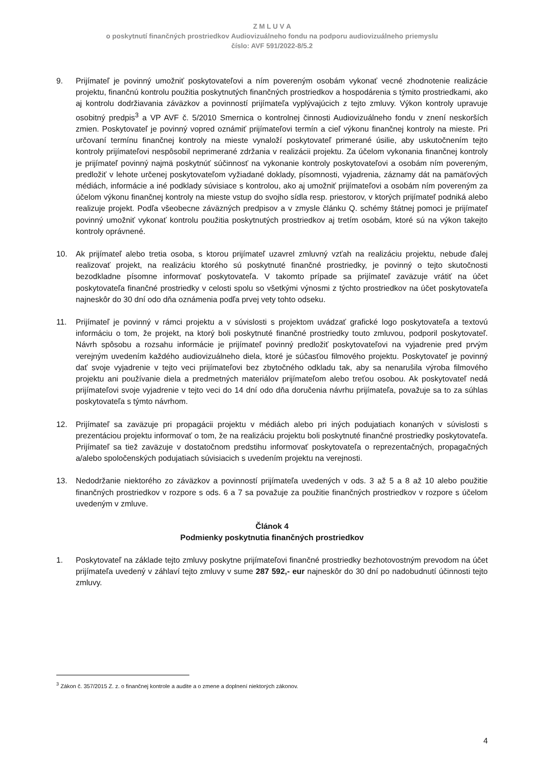Z M L U V A
o poskytnutí finančných prostriedkov Audiovizuálneho fondu na podporu audiovizuálneho priemyslu
číslo: AVF 591/2022-8/5.2
9. Prijímateľ je povinný umožniť poskytovateľovi a ním povereným osobám vykonať vecné zhodnotenie realizácie projektu, finančnú kontrolu použitia poskytnutých finančných prostriedkov a hospodárenia s týmito prostriedkami, ako aj kontrolu dodržiavania záväzkov a povinností prijímateľa vyplývajúcich z tejto zmluvy. Výkon kontroly upravuje osobitný predpis<sup>3</sup> a VP AVF č. 5/2010 Smernica o kontrolnej činnosti Audiovizuálneho fondu v znení neskorších zmien. Poskytovateľ je povinný vopred oznámiť prijímateľovi termín a cieľ výkonu finančnej kontroly na mieste. Pri určovaní termínu finančnej kontroly na mieste vynaloží poskytovateľ primerané úsilie, aby uskutočnením tejto kontroly prijímateľovi nespôsobil neprimerané zdržania v realizácii projektu. Za účelom vykonania finančnej kontroly je prijímateľ povinný najmä poskytnúť súčinnosť na vykonanie kontroly poskytovateľovi a osobám ním povereným, predložiť v lehote určenej poskytovateľom vyžiadané doklady, písomnosti, vyjadrenia, záznamy dát na pamäťových médiách, informácie a iné podklady súvisiace s kontrolou, ako aj umožniť prijímateľovi a osobám ním povereným za účelom výkonu finančnej kontroly na mieste vstup do svojho sídla resp. priestorov, v ktorých prijímateľ podniká alebo realizuje projekt. Podľa všeobecne záväzných predpisov a v zmysle článku Q. schémy štátnej pomoci je prijímateľ povinný umožniť vykonať kontrolu použitia poskytnutých prostriedkov aj tretím osobám, ktoré sú na výkon takejto kontroly oprávnené.
10. Ak prijímateľ alebo tretia osoba, s ktorou prijímateľ uzavrel zmluvný vzťah na realizáciu projektu, nebude ďalej realizovať projekt, na realizáciu ktorého sú poskytnuté finančné prostriedky, je povinný o tejto skutočnosti bezodkladne písomne informovať poskytovateľa. V takomto prípade sa prijímateľ zaväzuje vrátiť na účet poskytovateľa finančné prostriedky v celosti spolu so všetkými výnosmi z týchto prostriedkov na účet poskytovateľa najneskôr do 30 dní odo dňa oznámenia podľa prvej vety tohto odseku.
11. Prijímateľ je povinný v rámci projektu a v súvislosti s projektom uvádzať grafické logo poskytovateľa a textovú informáciu o tom, že projekt, na ktorý boli poskytnuté finančné prostriedky touto zmluvou, podporil poskytovateľ. Návrh spôsobu a rozsahu informácie je prijímateľ povinný predložiť poskytovateľovi na vyjadrenie pred prvým verejným uvedením každého audiovizuálneho diela, ktoré je súčasťou filmového projektu. Poskytovateľ je povinný dať svoje vyjadrenie v tejto veci prijímateľovi bez zbytočného odkladu tak, aby sa nenarušila výroba filmového projektu ani používanie diela a predmetných materiálov prijímateľom alebo treťou osobou. Ak poskytovateľ nedá prijímateľovi svoje vyjadrenie v tejto veci do 14 dní odo dňa doručenia návrhu prijímateľa, považuje sa to za súhlas poskytovateľa s týmto návrhom.
12. Prijímateľ sa zaväzuje pri propagácii projektu v médiách alebo pri iných podujatiach konaných v súvislosti s prezentáciou projektu informovať o tom, že na realizáciu projektu boli poskytnuté finančné prostriedky poskytovateľa. Prijímateľ sa tiež zaväzuje v dostatočnom predstihu informovať poskytovateľa o reprezentačných, propagačných a/alebo spoločenských podujatiach súvisiacich s uvedením projektu na verejnosti.
13. Nedodržanie niektorého zo záväzkov a povinností prijímateľa uvedených v ods. 3 až 5 a 8 až 10 alebo použitie finančných prostriedkov v rozpore s ods. 6 a 7 sa považuje za použitie finančných prostriedkov v rozpore s účelom uvedeným v zmluve.
Článok 4
Podmienky poskytnutia finančných prostriedkov
1. Poskytovateľ na základe tejto zmluvy poskytne prijímateľovi finančné prostriedky bezhotovostným prevodom na účet prijímateľa uvedený v záhlaví tejto zmluvy v sume 287 592,- eur najneskôr do 30 dní po nadobudnutí účinnosti tejto zmluvy.
<sup>3</sup> Zákon č. 357/2015 Z. z. o finančnej kontrole a audite a o zmene a doplnení niektorých zákonov.
4